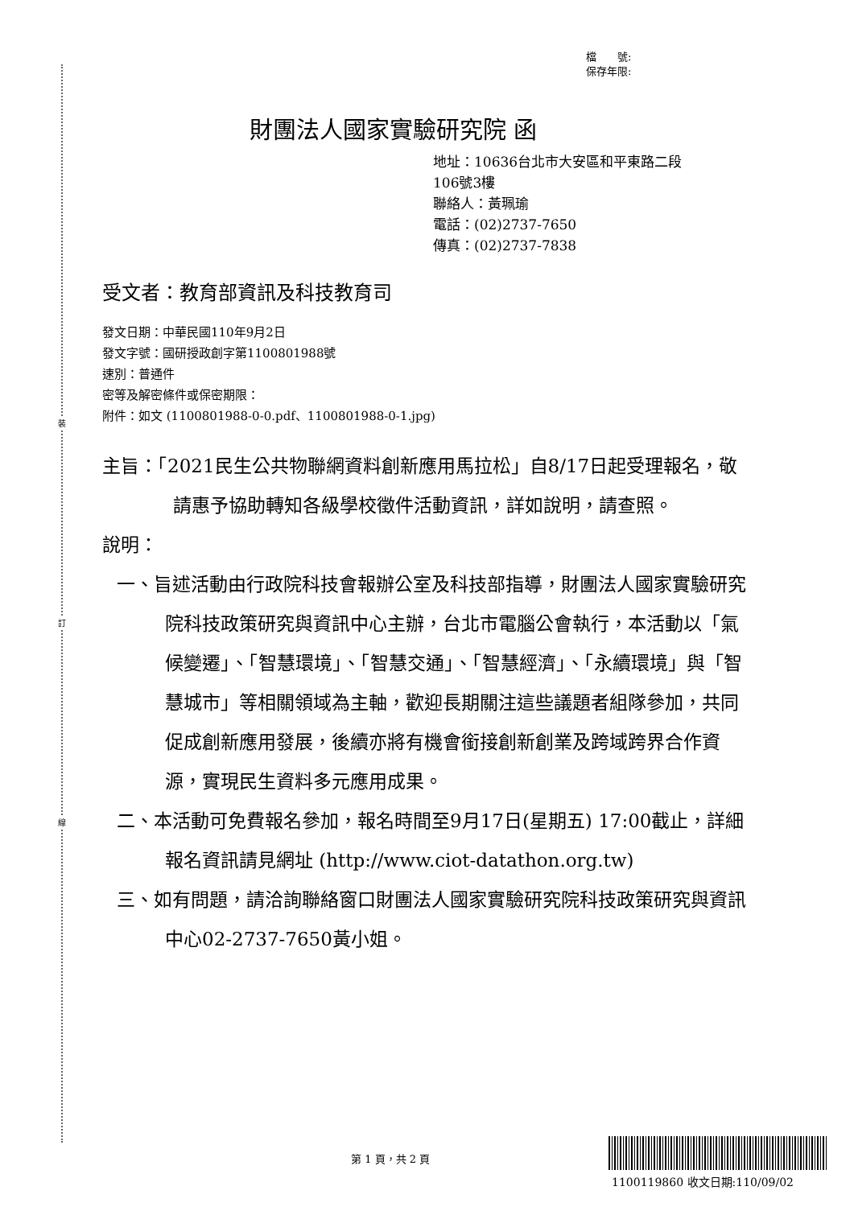裝
訂
線
檔　　號:
保存年限:
財團法人國家實驗研究院 函
地址：10636台北市大安區和平東路二段
106號3樓
聯絡人：黃珮瑜
電話：(02)2737-7650
傳真：(02)2737-7838
受文者：教育部資訊及科技教育司
發文日期：中華民國110年9月2日
發文字號：國研授政創字第1100801988號
速別：普通件
密等及解密條件或保密期限：
附件：如文 (1100801988-0-0.pdf、1100801988-0-1.jpg)
主旨：「2021民生公共物聯網資料創新應用馬拉松」自8/17日起受理報名，敬請惠予協助轉知各級學校徵件活動資訊，詳如說明，請查照。
說明：
一、旨述活動由行政院科技會報辦公室及科技部指導，財團法人國家實驗研究院科技政策研究與資訊中心主辦，台北市電腦公會執行，本活動以「氣候變遷」、「智慧環境」、「智慧交通」、「智慧經濟」、「永續環境」與「智慧城市」等相關領域為主軸，歡迎長期關注這些議題者組隊參加，共同促成創新應用發展，後續亦將有機會銜接創新創業及跨域跨界合作資源，實現民生資料多元應用成果。
二、本活動可免費報名參加，報名時間至9月17日(星期五) 17:00截止，詳細報名資訊請見網址 (http://www.ciot-datathon.org.tw)
三、如有問題，請洽詢聯絡窗口財團法人國家實驗研究院科技政策研究與資訊中心02-2737-7650黃小姐。
第 1 頁，共 2 頁
1100119860 收文日期:110/09/02